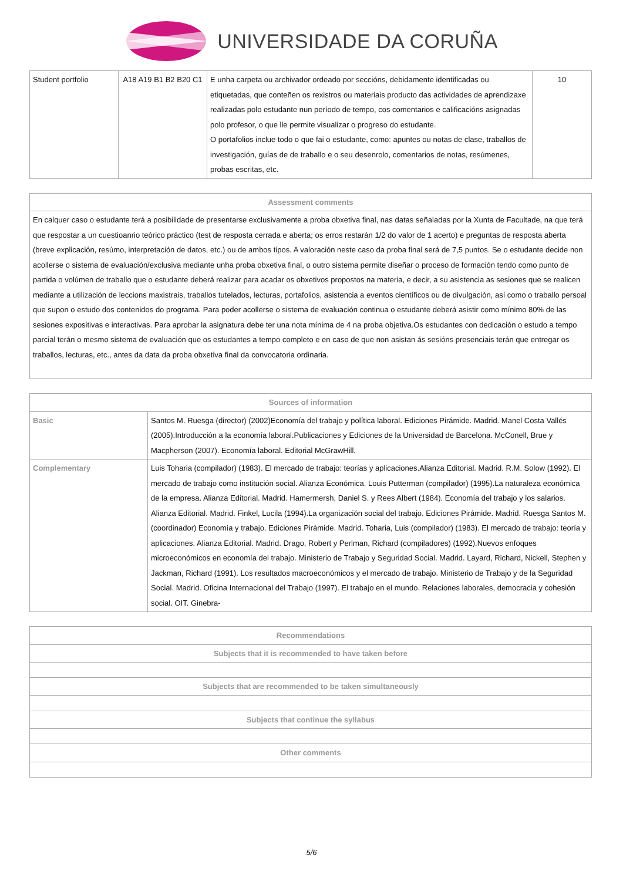UNIVERSIDADE DA CORUÑA
| Student portfolio | A18 A19 B1 B2 B20 C1 | E unha carpeta ou archivador ordeado por seccións, debidamente identificadas ou etiquetadas, que conteñen os rexistros ou materiais producto das actividades de aprendizaxe realizadas polo estudante nun período de tempo, cos comentarios e calificacións asignadas polo profesor, o que lle permite visualizar o progreso do estudante. O portafolios inclue todo o que fai o estudante, como: apuntes ou notas de clase, traballos de investigación, guías de de traballo e o seu desenrolo, comentarios de notas, resúmenes, probas escritas, etc. | 10 |
| Assessment comments |
| --- |
| En calquer caso o estudante terá a posibilidade de presentarse exclusivamente a proba obxetiva final, nas datas señaladas por la Xunta de Facultade, na que terá que respostar a un cuestioanrio teórico práctico (test de resposta cerrada e aberta; os erros restarán 1/2 do valor de 1 acerto) e preguntas de resposta aberta (breve explicación, resúmo, interpretación de datos, etc.) ou de ambos tipos. A valoración neste caso da proba final será de 7,5 puntos. Se o estudante decide non acollerse o sistema de evaluación/exclusiva mediante unha proba obxetiva final, o outro sistema permite diseñar o proceso de formación tendo como punto de partida o volúmen de traballo que o estudante deberá realizar para acadar os obxetivos propostos na materia, e decir, a su asistencia as sesiones que se realicen mediante a utilización de leccions maxistrais, traballos tutelados, lecturas, portafolios, asistencia a eventos científicos ou de divulgación, así como o traballo persoal que supon o estudo dos contenidos do programa. Para poder acollerse o sistema de evaluación continua o estudante deberá asistir como mínimo 80% de las sesiones expositivas e interactivas. Para aprobar la asignatura debe ter una nota mínima de 4 na proba objetiva.Os estudantes con dedicación o estudo a tempo parcial terán o mesmo sistema de evaluación que os estudantes a tempo completo e en caso de que non asistan ás sesións presenciais terán que entregar os traballos, lecturas, etc., antes da data da proba obxetiva final da convocatoria ordinaria. |
| Sources of information | |
| --- | --- |
| Basic | Santos M. Ruesga (director) (2002)Economía del trabajo y política laboral. Ediciones Pirámide. Madrid. Manel Costa Vallés (2005).Introducción a la economía laboral.Publicaciones y Ediciones de la Universidad de Barcelona. McConell, Brue y Macpherson (2007). Economía laboral. Editorial McGrawHill. |
| Complementary | Luis Toharia (compilador) (1983). El mercado de trabajo: teorías y aplicaciones.Alianza Editorial. Madrid. R.M. Solow (1992). El mercado de trabajo como institución social. Alianza Económica. Louis Putterman (compilador) (1995).La naturaleza económica de la empresa. Alianza Editorial. Madrid. Hamermersh, Daniel S. y Rees Albert (1984). Economía del trabajo y los salarios. Alianza Editorial. Madrid. Finkel, Lucila (1994).La organización social del trabajo. Ediciones Pirámide. Madrid. Ruesga Santos M. (coordinador) Economía y trabajo. Ediciones Pirámide. Madrid. Toharia, Luis (compilador) (1983). El mercado de trabajo: teoría y aplicaciones. Alianza Editorial. Madrid. Drago, Robert y Perlman, Richard (compiladores) (1992).Nuevos enfoques microeconómicos en economía del trabajo. Ministerio de Trabajo y Seguridad Social. Madrid. Layard, Richard, Nickell, Stephen y Jackman, Richard (1991). Los resultados macroeconómicos y el mercado de trabajo. Ministerio de Trabajo y de la Seguridad Social. Madrid. Oficina Internacional del Trabajo (1997). El trabajo en el mundo. Relaciones laborales, democracia y cohesión social. OIT. Ginebra- |
| Recommendations |
| --- |
| Subjects that it is recommended to have taken before |
| Subjects that are recommended to be taken simultaneously |
| Subjects that continue the syllabus |
| Other comments |
5/6